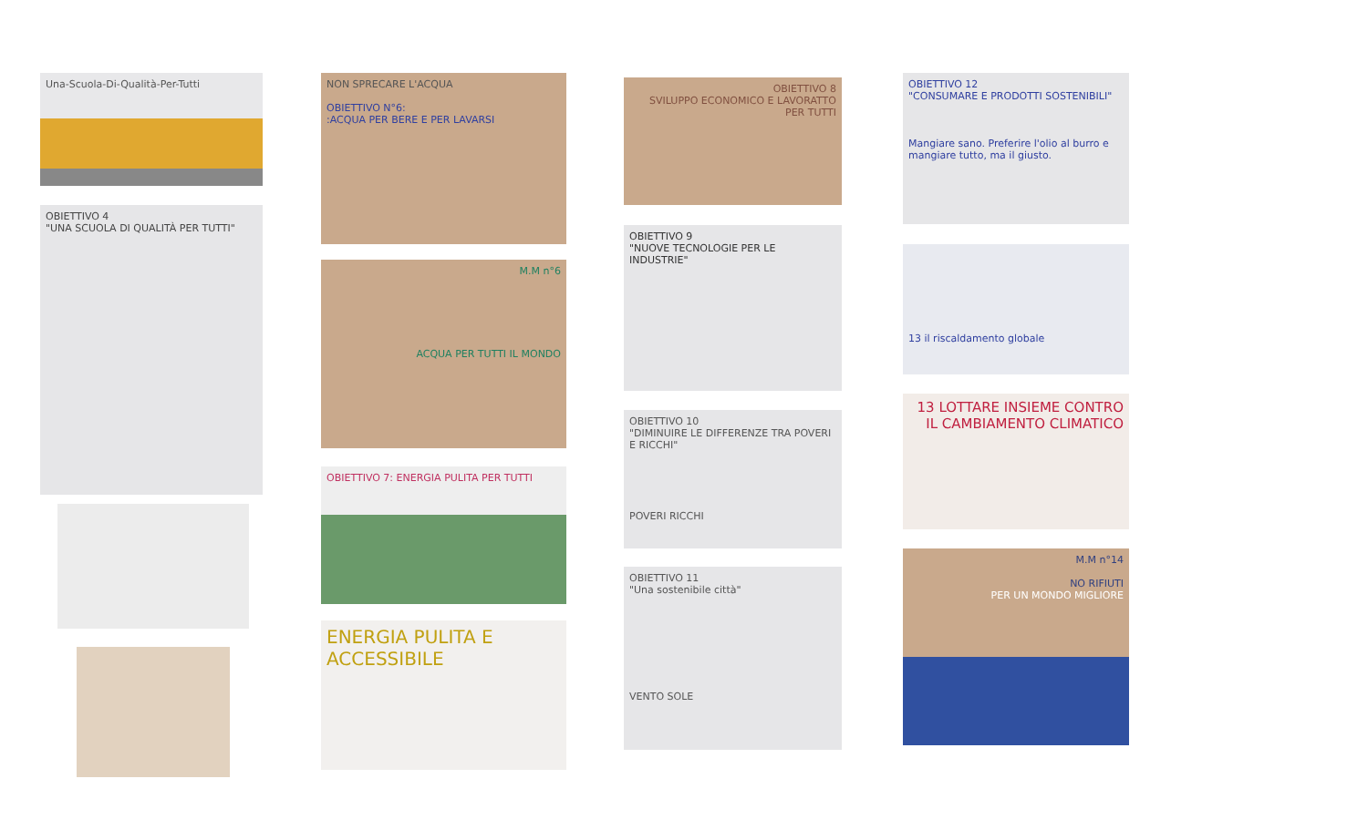Una-Scuola-Di-Qualità-Per-Tutti
OBIETTIVO 4
"UNA SCUOLA DI QUALITÀ PER TUTTI"
NON SPRECARE L'ACQUA
OBIETTIVO N°6:
:ACQUA PER BERE E PER LAVARSI
M.M n°6
ACQUA PER TUTTI IL MONDO
OBIETTIVO 7: ENERGIA PULITA PER TUTTI
ENERGIA PULITA E ACCESSIBILE
OBIETTIVO 8
SVILUPPO ECONOMICO E LAVORATTO PER TUTTI
OBIETTIVO 9
"NUOVE TECNOLOGIE PER LE INDUSTRIE"
OBIETTIVO 10
"DIMINUIRE LE DIFFERENZE TRA POVERI E RICCHI"
POVERI RICCHI
OBIETTIVO 11
"Una sostenibile città"
VENTO SOLE
OBIETTIVO 12
"CONSUMARE E PRODOTTI SOSTENIBILI"
Mangiare sano. Preferire l'olio al burro e mangiare tutto, ma il giusto.
13 il riscaldamento globale
13 LOTTARE INSIEME CONTRO IL CAMBIAMENTO CLIMATICO
M.M n°14
NO RIFIUTI
PER UN MONDO MIGLIORE